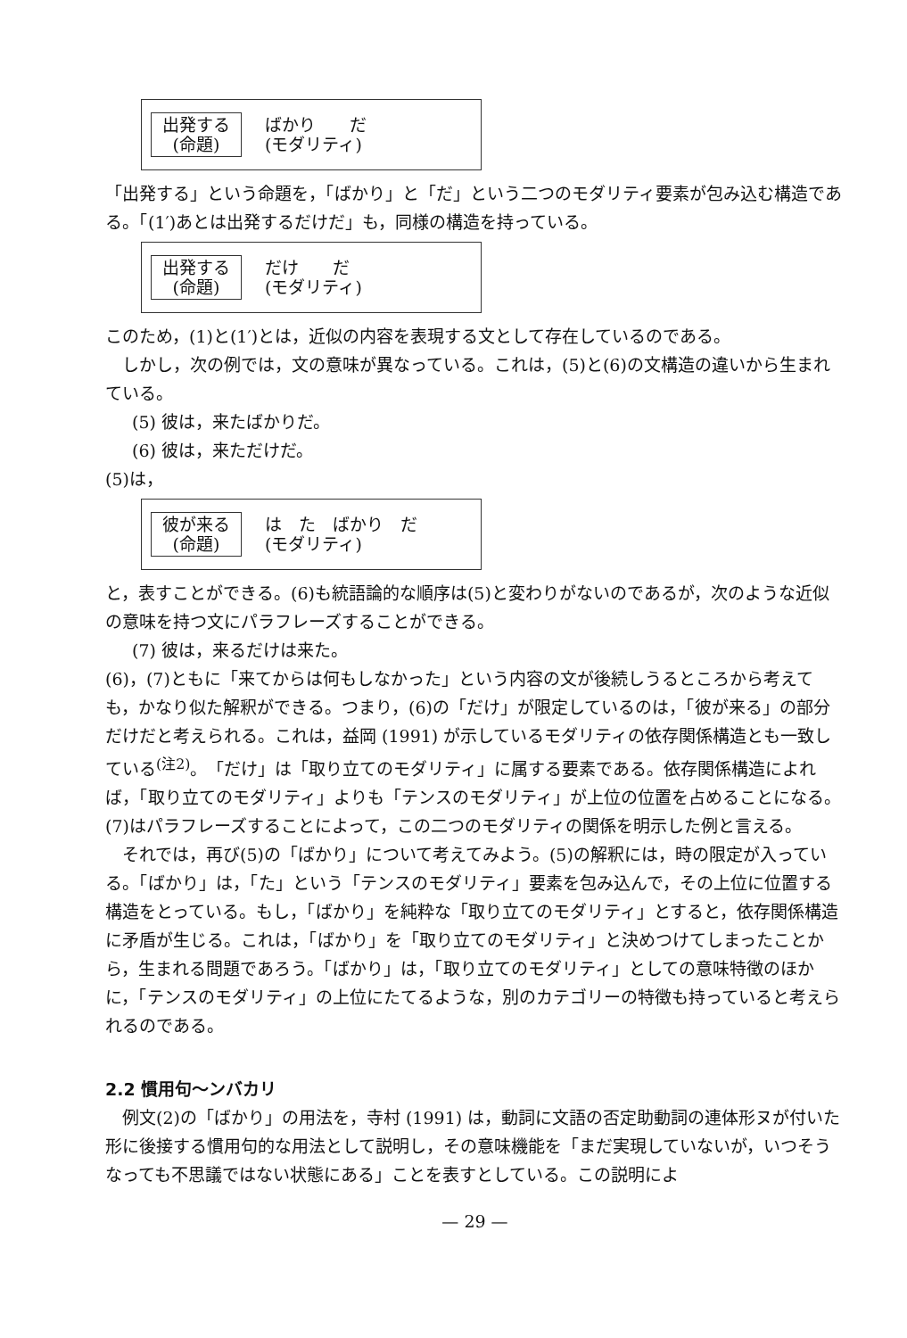出発する
(命題)
ばかり　　だ
(モダリティ)
「出発する」という命題を，「ばかり」と「だ」という二つのモダリティ要素が包み込む構造である。「(1′)あとは出発するだけだ」も，同様の構造を持っている。
出発する
(命題)
だけ　　だ
(モダリティ)
このため，(1)と(1′)とは，近似の内容を表現する文として存在しているのである。
しかし，次の例では，文の意味が異なっている。これは，(5)と(6)の文構造の違いから生まれている。
(5) 彼は，来たばかりだ。
(6) 彼は，来ただけだ。
(5)は，
彼が来る
(命題)
は　た　ばかり　だ
(モダリティ)
と，表すことができる。(6)も統語論的な順序は(5)と変わりがないのであるが，次のような近似の意味を持つ文にパラフレーズすることができる。
(7) 彼は，来るだけは来た。
(6)，(7)ともに「来てからは何もしなかった」という内容の文が後続しうるところから考えても，かなり似た解釈ができる。つまり，(6)の「だけ」が限定しているのは，「彼が来る」の部分だけだと考えられる。これは，益岡 (1991) が示しているモダリティの依存関係構造とも一致している<sup>(注2)</sup>。「だけ」は「取り立てのモダリティ」に属する要素である。依存関係構造によれば，「取り立てのモダリティ」よりも「テンスのモダリティ」が上位の位置を占めることになる。(7)はパラフレーズすることによって，この二つのモダリティの関係を明示した例と言える。
それでは，再び(5)の「ばかり」について考えてみよう。(5)の解釈には，時の限定が入っている。「ばかり」は，「た」という「テンスのモダリティ」要素を包み込んで，その上位に位置する構造をとっている。もし，「ばかり」を純粋な「取り立てのモダリティ」とすると，依存関係構造に矛盾が生じる。これは，「ばかり」を「取り立てのモダリティ」と決めつけてしまったことから，生まれる問題であろう。「ばかり」は，「取り立てのモダリティ」としての意味特徴のほかに，「テンスのモダリティ」の上位にたてるような，別のカテゴリーの特徴も持っていると考えられるのである。
2.2 慣用句〜ンバカリ
例文(2)の「ばかり」の用法を，寺村 (1991) は，動詞に文語の否定助動詞の連体形ヌが付いた形に後接する慣用句的な用法として説明し，その意味機能を「まだ実現していないが，いつそうなっても不思議ではない状態にある」ことを表すとしている。この説明によ
— 29 —